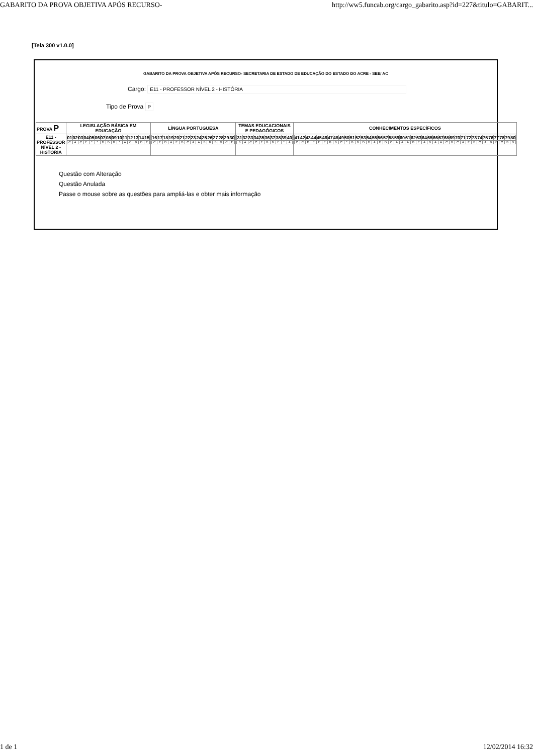GABARITO DA PROVA OBJETIVA APÓS RECURSO- http://ww5.funcab.org/cargo_gabarito.asp?id=227&titulo=GABARIT...
[Tela 300 v1.0.0]
GABARITO DA PROVA OBJETIVA APÓS RECURSO- SECRETARIA DE ESTADO DE EDUCAÇÃO DO ESTADO DO ACRE - SEE/ AC
Cargo: E11 - PROFESSOR NÍVEL 2 - HISTÓRIA
Tipo de Prova P
| PROVA P | LEGISLAÇÃO BÁSICA EM EDUCAÇÃO | LÍNGUA PORTUGUESA | TEMAS EDUCACIONAIS E PEDAGÓGICOS | CONHECIMENTOS ESPECÍFICOS |
| --- | --- | --- | --- | --- |
| E11 - PROFESSOR NÍVEL 2 - HISTÓRIA | / 01 / 02 / 03 / 04 / 05 / 06 / 07 / 08 / 09 / 10 / 11 / 12 / 13 / 14 / 15 / / C / A / C / E / * / * / D / D / B / * / A / C / B / D / E / | / 16 / 17 / 18 / 19 / 20 / 21 / 22 / 23 / 24 / 25 / 26 / 27 / 28 / 29 / 30 / / C / E / D / A / E / D / C / A / A / B / B / B / D / C / E / | / 31 / 32 / 33 / 34 / 35 / 36 / 37 / 38 / 39 / 40 / / B / A / C / C / E / B / B / E / * / A / | / 41 / 42 / 43 / 44 / 45 / 46 / 47 / 48 / 49 / 50 / 51 / 52 / 53 / 54 / 55 / 56 / 57 / 58 / 59 / 60 / 61 / 62 / 63 / 64 / 65 / 66 / 67 / 68 / 69 / 70 / 71 / 72 / 73 / 74 / 75 / 76 / 77 / 78 / 79 / 80 / / C / C / D / E / E / E / B / B / C / * / B / B / D / D / A / D / D / C / A / A / A / B / E / A / B / A / A / C / B / C / A / E / B / C / A / B / E / C / B / D / |
Questão com Alteração
Questão Anulada
Passe o mouse sobre as questões para ampliá-las e obter mais informação
1 de 1 12/02/2014 16:32